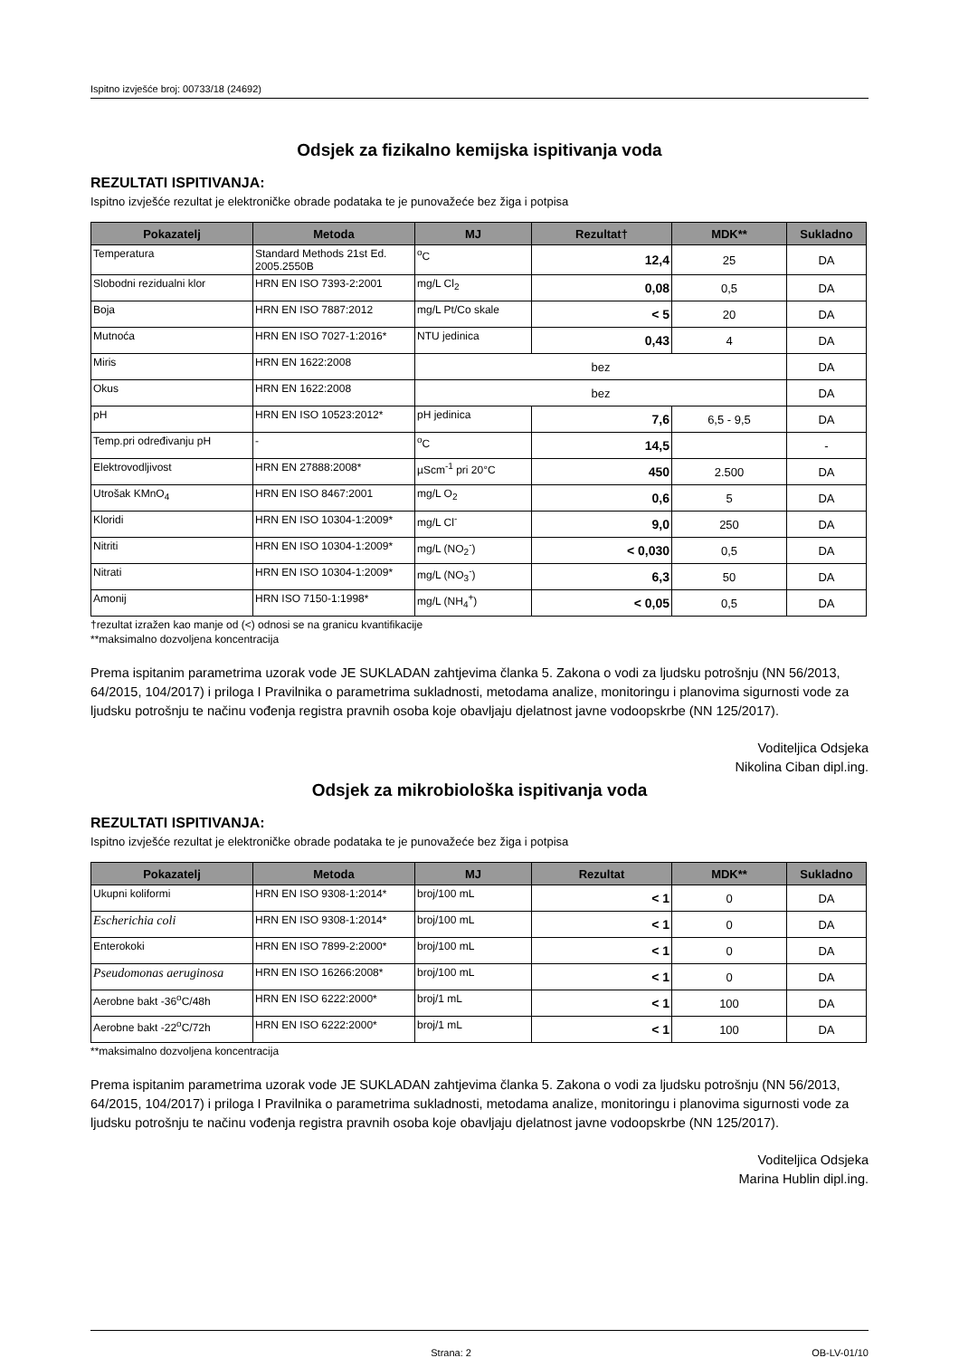Ispitno izvješće broj: 00733/18 (24692)
Odsjek za fizikalno kemijska ispitivanja voda
REZULTATI ISPITIVANJA:
Ispitno izvješće rezultat je elektroničke obrade podataka te je punovažeće bez žiga i potpisa
| Pokazatelj | Metoda | MJ | Rezultat† | MDK** | Sukladno |
| --- | --- | --- | --- | --- | --- |
| Temperatura | Standard Methods 21st Ed. 2005.2550B | <sup>o</sup> C | 12,4 | 25 | DA |
| Slobodni rezidualni klor | HRN EN ISO 7393-2:2001 | mg/L Cl<sub>2</sub> | 0,08 | 0,5 | DA |
| Boja | HRN EN ISO 7887:2012 | mg/L Pt/Co skale | < 5 | 20 | DA |
| Mutnoća | HRN EN ISO 7027-1:2016* | NTU jedinica | 0,43 | 4 | DA |
| Miris | HRN EN 1622:2008 | bez | | | DA |
| Okus | HRN EN 1622:2008 | bez | | | DA |
| pH | HRN EN ISO 10523:2012* | pH jedinica | 7,6 | 6,5 - 9,5 | DA |
| Temp.pri određivanju pH | - | <sup>o</sup> C | 14,5 | | - |
| Elektrovodljivost | HRN EN 27888:2008* | µScm<sup>-1</sup> pri 20°C | 450 | 2.500 | DA |
| Utrošak KMnO<sub>4</sub> | HRN EN ISO 8467:2001 | mg/L O<sub>2</sub> | 0,6 | 5 | DA |
| Kloridi | HRN EN ISO 10304-1:2009* | mg/L Cl<sup>-</sup> | 9,0 | 250 | DA |
| Nitriti | HRN EN ISO 10304-1:2009* | mg/L (NO<sub>2</sub><sup>-</sup>) | < 0,030 | 0,5 | DA |
| Nitrati | HRN EN ISO 10304-1:2009* | mg/L (NO<sub>3</sub><sup>-</sup>) | 6,3 | 50 | DA |
| Amonij | HRN ISO 7150-1:1998* | mg/L (NH<sub>4</sub><sup>+</sup>) | < 0,05 | 0,5 | DA |
†rezultat izražen kao manje od (<) odnosi se na granicu kvantifikacije
**maksimalno dozvoljena koncentracija
Prema ispitanim parametrima uzorak vode JE SUKLADAN zahtjevima članka 5. Zakona o vodi za ljudsku potrošnju (NN 56/2013, 64/2015, 104/2017) i priloga I Pravilnika o parametrima sukladnosti, metodama analize, monitoringu i planovima sigurnosti vode za ljudsku potrošnju te načinu vođenja registra pravnih osoba koje obavljaju djelatnost javne vodoopskrbe (NN 125/2017).
Voditeljica Odsjeka
Nikolina Ciban dipl.ing.
Odsjek za mikrobiološka ispitivanja voda
REZULTATI ISPITIVANJA:
Ispitno izvješće rezultat je elektroničke obrade podataka te je punovažeće bez žiga i potpisa
| Pokazatelj | Metoda | MJ | Rezultat | MDK** | Sukladno |
| --- | --- | --- | --- | --- | --- |
| Ukupni koliformi | HRN EN ISO 9308-1:2014* | broj/100 mL | < 1 | 0 | DA |
| Escherichia coli | HRN EN ISO 9308-1:2014* | broj/100 mL | < 1 | 0 | DA |
| Enterokoki | HRN EN ISO 7899-2:2000* | broj/100 mL | < 1 | 0 | DA |
| Pseudomonas aeruginosa | HRN EN ISO 16266:2008* | broj/100 mL | < 1 | 0 | DA |
| Aerobne bakt -36<sup>o</sup>C/48h | HRN EN ISO 6222:2000* | broj/1 mL | < 1 | 100 | DA |
| Aerobne bakt -22<sup>o</sup>C/72h | HRN EN ISO 6222:2000* | broj/1 mL | < 1 | 100 | DA |
**maksimalno dozvoljena koncentracija
Prema ispitanim parametrima uzorak vode JE SUKLADAN zahtjevima članka 5. Zakona o vodi za ljudsku potrošnju (NN 56/2013, 64/2015, 104/2017) i priloga I Pravilnika o parametrima sukladnosti, metodama analize, monitoringu i planovima sigurnosti vode za ljudsku potrošnju te načinu vođenja registra pravnih osoba koje obavljaju djelatnost javne vodoopskrbe (NN 125/2017).
Voditeljica Odsjeka
Marina Hublin dipl.ing.
Strana: 2 OB-LV-01/10